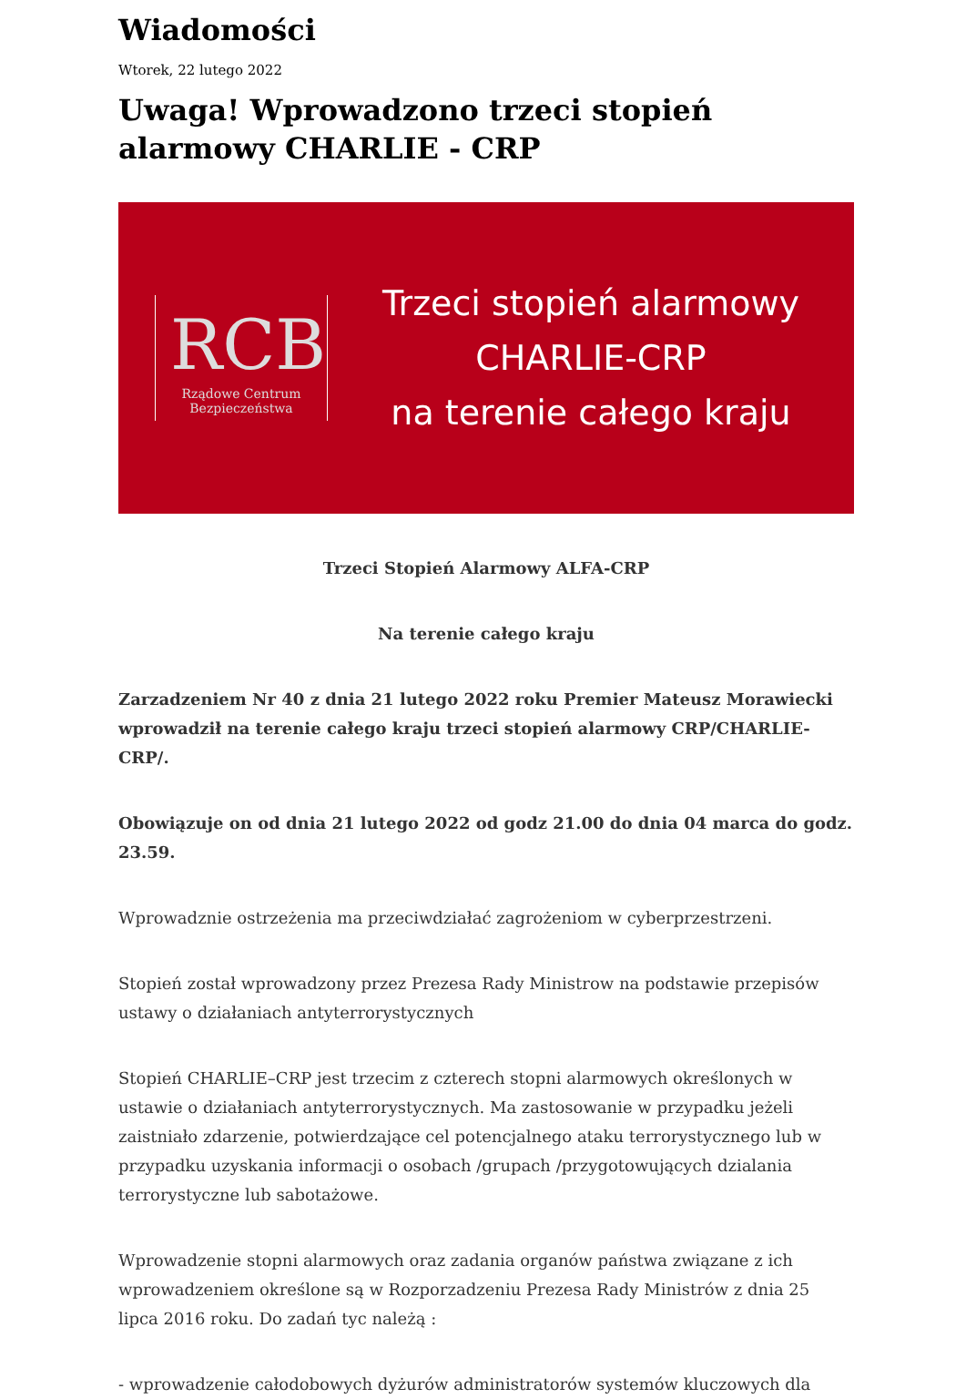Wiadomości
Wtorek, 22 lutego 2022
Uwaga! Wprowadzono trzeci stopień alarmowy CHARLIE - CRP
RCB
Rządowe Centrum
Bezpieczeństwa
Trzeci stopień alarmowy
CHARLIE-CRP
na terenie całego kraju
Trzeci Stopień Alarmowy ALFA-CRP
Na terenie całego kraju
Zarzadzeniem Nr 40 z dnia 21 lutego 2022 roku Premier Mateusz Morawiecki wprowadził na terenie całego kraju trzeci stopień alarmowy CRP/CHARLIE-CRP/.
Obowiązuje on od dnia 21 lutego 2022 od godz 21.00 do dnia 04 marca do godz. 23.59.
Wprowadznie ostrzeżenia ma przeciwdziałać zagrożeniom w cyberprzestrzeni.
Stopień został wprowadzony przez Prezesa Rady Ministrow na podstawie przepisów ustawy o działaniach antyterrorystycznych
Stopień CHARLIE–CRP jest trzecim z czterech stopni alarmowych określonych w ustawie o działaniach antyterrorystycznych. Ma zastosowanie w przypadku jeżeli zaistniało zdarzenie, potwierdzające cel potencjalnego ataku terrorystycznego lub w przypadku uzyskania informacji o osobach /grupach /przygotowujących dzialania terrorystyczne lub sabotażowe.
Wprowadzenie stopni alarmowych oraz zadania organów państwa związane z ich wprowadzeniem określone są w Rozporzadzeniu Prezesa Rady Ministrów z dnia 25 lipca 2016 roku. Do zadań tyc należą :
- wprowadzenie całodobowych dyżurów administratorów systemów kluczowych dla